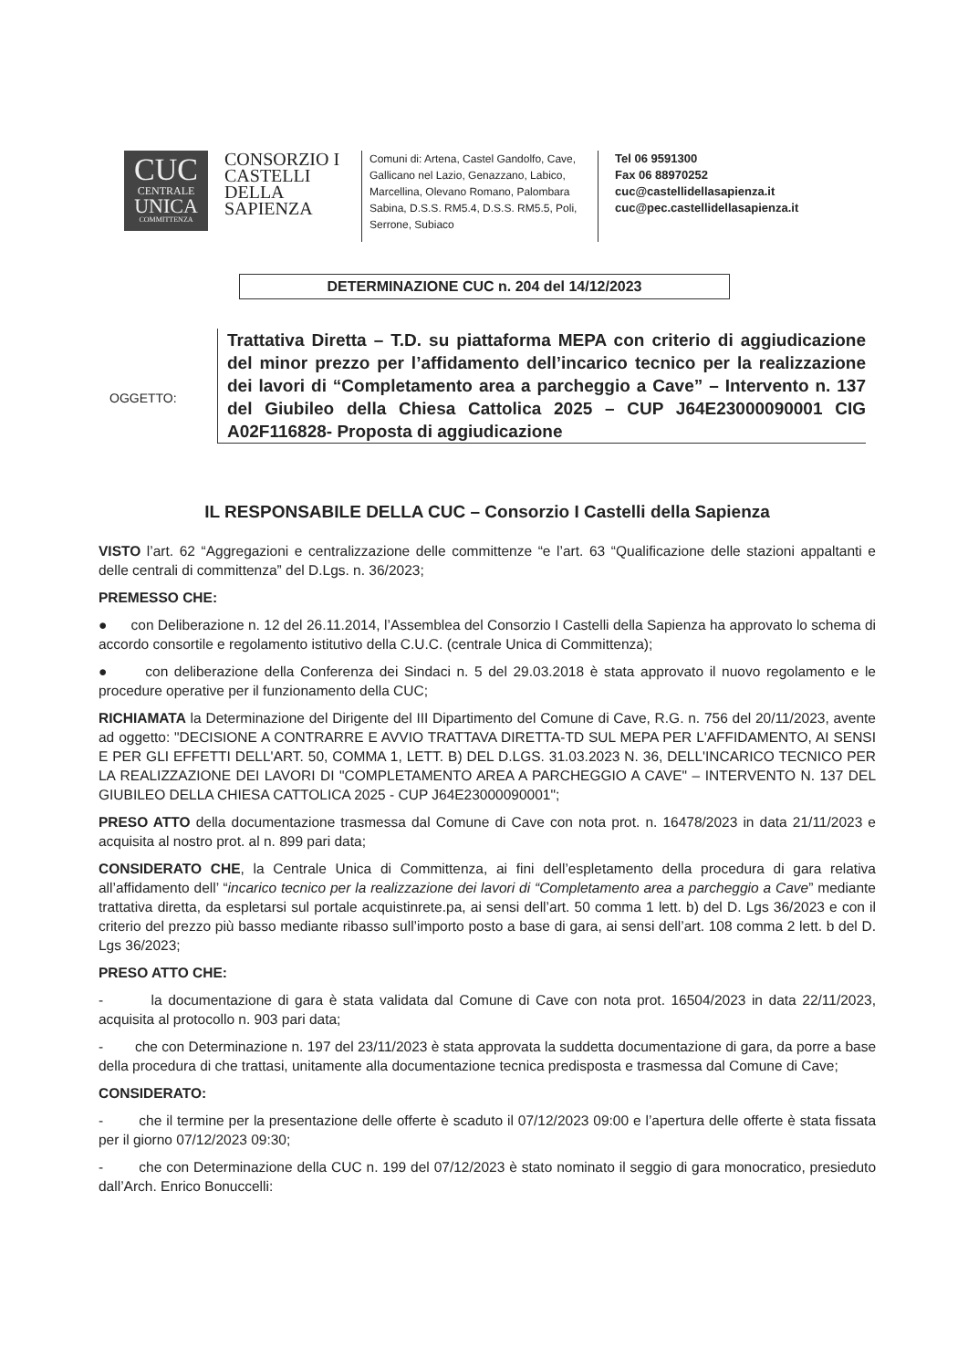CUC
CENTRALE
UNICA
COMMITTENZA
CONSORZIO I CASTELLI DELLA SAPIENZA
Comuni di: Artena, Castel Gandolfo, Cave, Gallicano nel Lazio, Genazzano, Labico, Marcellina, Olevano Romano, Palombara Sabina, D.S.S. RM5.4, D.S.S. RM5.5, Poli, Serrone, Subiaco
Tel 06 9591300
Fax 06 88970252
cuc@castellidellasapienza.it
cuc@pec.castellidellasapienza.it
DETERMINAZIONE CUC n. 204 del 14/12/2023
OGGETTO:
Trattativa Diretta – T.D. su piattaforma MEPA con criterio di aggiudicazione del minor prezzo per l’affidamento dell’incarico tecnico per la realizzazione dei lavori di “Completamento area a parcheggio a Cave” – Intervento n. 137 del Giubileo della Chiesa Cattolica 2025 – CUP J64E23000090001 CIG A02F116828- Proposta di aggiudicazione
IL RESPONSABILE DELLA CUC – Consorzio I Castelli della Sapienza
VISTO l’art. 62 “Aggregazioni e centralizzazione delle committenze “e l’art. 63 “Qualificazione delle stazioni appaltanti e delle centrali di committenza” del D.Lgs. n. 36/2023;
PREMESSO CHE:
● con Deliberazione n. 12 del 26.11.2014, l’Assemblea del Consorzio I Castelli della Sapienza ha approvato lo schema di accordo consortile e regolamento istitutivo della C.U.C. (centrale Unica di Committenza);
● con deliberazione della Conferenza dei Sindaci n. 5 del 29.03.2018 è stata approvato il nuovo regolamento e le procedure operative per il funzionamento della CUC;
RICHIAMATA la Determinazione del Dirigente del III Dipartimento del Comune di Cave, R.G. n. 756 del 20/11/2023, avente ad oggetto: "DECISIONE A CONTRARRE E AVVIO TRATTAVA DIRETTA-TD SUL MEPA PER L'AFFIDAMENTO, AI SENSI E PER GLI EFFETTI DELL'ART. 50, COMMA 1, LETT. B) DEL D.LGS. 31.03.2023 N. 36, DELL'INCARICO TECNICO PER LA REALIZZAZIONE DEI LAVORI DI "COMPLETAMENTO AREA A PARCHEGGIO A CAVE" – INTERVENTO N. 137 DEL GIUBILEO DELLA CHIESA CATTOLICA 2025 - CUP J64E23000090001";
PRESO ATTO della documentazione trasmessa dal Comune di Cave con nota prot. n. 16478/2023 in data 21/11/2023 e acquisita al nostro prot. al n. 899 pari data;
CONSIDERATO CHE, la Centrale Unica di Committenza, ai fini dell’espletamento della procedura di gara relativa all’affidamento dell’ “incarico tecnico per la realizzazione dei lavori di “Completamento area a parcheggio a Cave” mediante trattativa diretta, da espletarsi sul portale acquistinrete.pa, ai sensi dell’art. 50 comma 1 lett. b) del D. Lgs 36/2023 e con il criterio del prezzo più basso mediante ribasso sull’importo posto a base di gara, ai sensi dell’art. 108 comma 2 lett. b del D. Lgs 36/2023;
PRESO ATTO CHE:
- la documentazione di gara è stata validata dal Comune di Cave con nota prot. 16504/2023 in data 22/11/2023, acquisita al protocollo n. 903 pari data;
- che con Determinazione n. 197 del 23/11/2023 è stata approvata la suddetta documentazione di gara, da porre a base della procedura di che trattasi, unitamente alla documentazione tecnica predisposta e trasmessa dal Comune di Cave;
CONSIDERATO:
- che il termine per la presentazione delle offerte è scaduto il 07/12/2023 09:00 e l’apertura delle offerte è stata fissata per il giorno 07/12/2023 09:30;
- che con Determinazione della CUC n. 199 del 07/12/2023 è stato nominato il seggio di gara monocratico, presieduto dall’Arch. Enrico Bonuccelli: